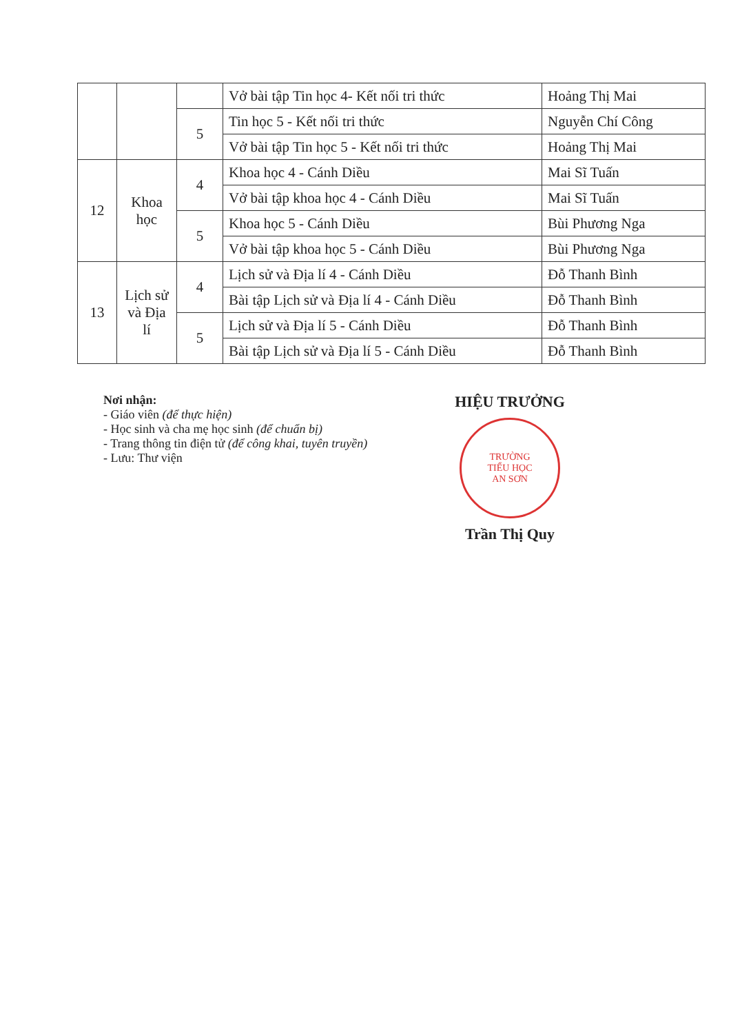| | | | Vở bài tập Tin học 4- Kết nối tri thức | Hoảng Thị Mai |
| | | 5 | Tin học 5 - Kết nối tri thức | Nguyễn Chí Công |
| | | | Vở bài tập Tin học 5 - Kết nối tri thức | Hoảng Thị Mai |
| 12 | Khoa học | 4 | Khoa học 4 - Cánh Diều | Mai Sĩ Tuấn |
| | | | Vở bài tập khoa học 4 - Cánh Diều | Mai Sĩ Tuấn |
| | | 5 | Khoa học 5 - Cánh Diều | Bùi Phương Nga |
| | | | Vở bài tập khoa học 5 - Cánh Diều | Bùi Phương Nga |
| 13 | Lịch sử và Địa lí | 4 | Lịch sử và Địa lí 4 - Cánh Diều | Đỗ Thanh Bình |
| | | | Bài tập Lịch sử và Địa lí 4 - Cánh Diều | Đỗ Thanh Bình |
| | | 5 | Lịch sử và Địa lí 5 - Cánh Diều | Đỗ Thanh Bình |
| | | | Bài tập Lịch sử và Địa lí 5 - Cánh Diều | Đỗ Thanh Bình |
Nơi nhận:
- Giáo viên (để thực hiện)
- Học sinh và cha mẹ học sinh (để chuẩn bị)
- Trang thông tin điện tử (để công khai, tuyên truyền)
- Lưu: Thư viện
HIỆU TRƯỞNG
TRƯỜNG
TIỂU HỌC
AN SƠN
Trần Thị Quy